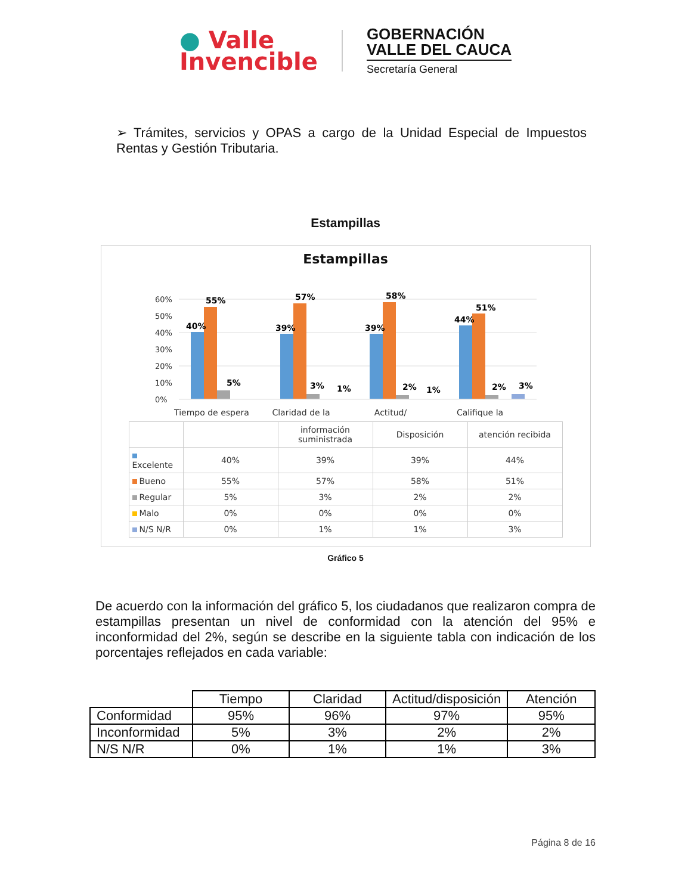● Valle
Invencible
GOBERNACIÓN
VALLE DEL CAUCA
Secretaría General
➢ Trámites, servicios y OPAS a cargo de la Unidad Especial de Impuestos Rentas y Gestión Tributaria.
Estampillas
Estampillas
60%
50%
40%
30%
20%
10%
0%
40%
55%
5%
39%
57%
3%
1%
39%
58%
2%
1%
44%
51%
2%
3%
Tiempo de espera
Claridad de la
Actitud/
Califique la
| | | información suministrada | Disposición | atención recibida |
| Excelente | 40% | 39% | 39% | 44% |
| Bueno | 55% | 57% | 58% | 51% |
| Regular | 5% | 3% | 2% | 2% |
| Malo | 0% | 0% | 0% | 0% |
| N/S N/R | 0% | 1% | 1% | 3% |
Gráfico 5
De acuerdo con la información del gráfico 5, los ciudadanos que realizaron compra de estampillas presentan un nivel de conformidad con la atención del 95% e inconformidad del 2%, según se describe en la siguiente tabla con indicación de los porcentajes reflejados en cada variable:
| | Tiempo | Claridad | Actitud/disposición | Atención |
| Conformidad | 95% | 96% | 97% | 95% |
| Inconformidad | 5% | 3% | 2% | 2% |
| N/S N/R | 0% | 1% | 1% | 3% |
Página 8 de 16